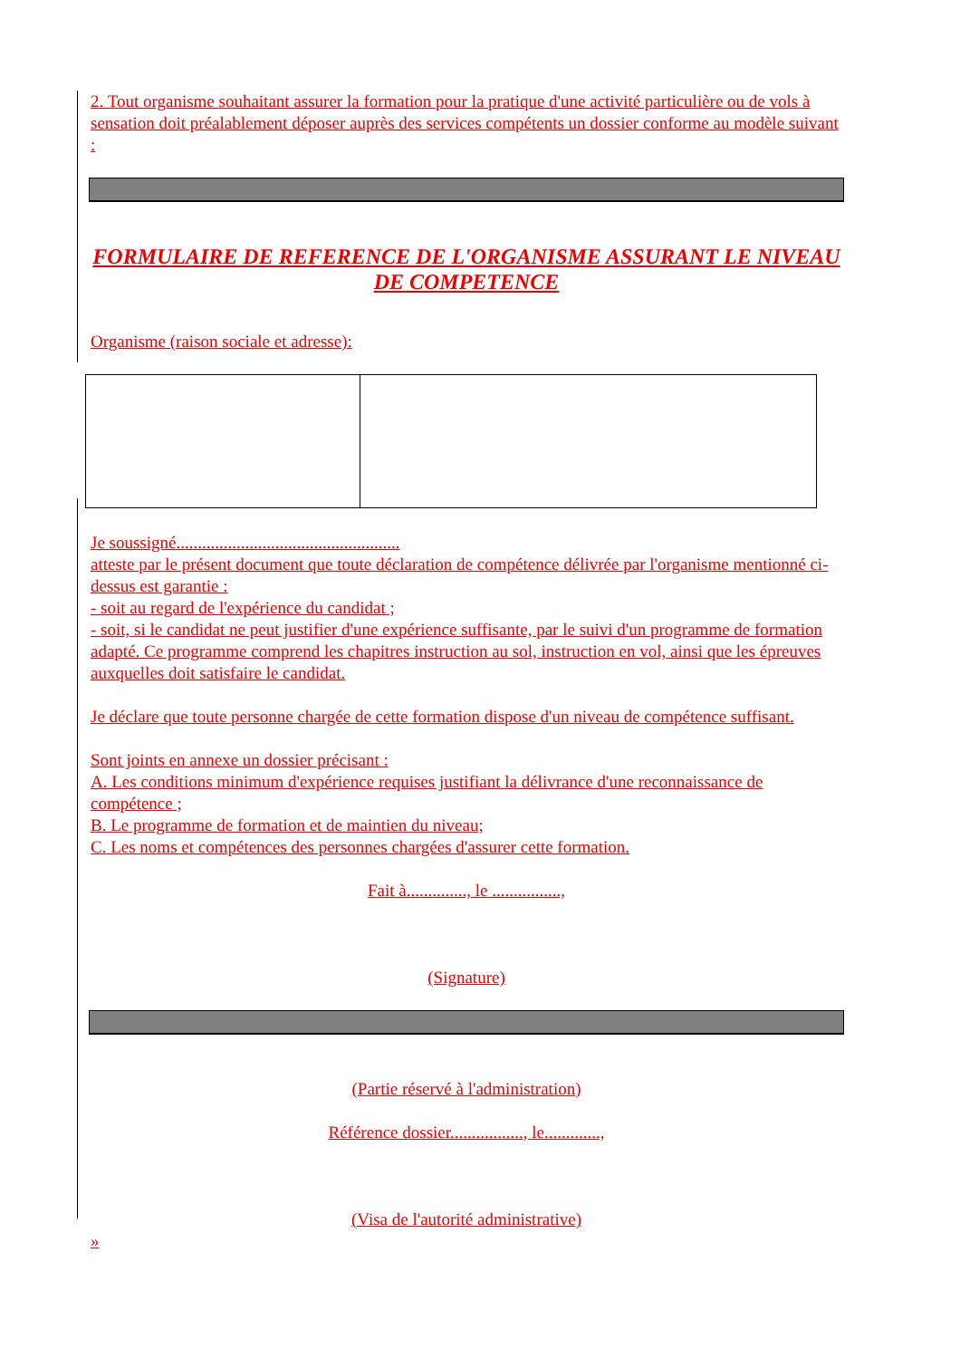2. Tout organisme souhaitant assurer la formation pour la pratique d'une activité particulière ou de vols à sensation doit préalablement déposer auprès des services compétents un dossier conforme au modèle suivant :
FORMULAIRE DE REFERENCE DE L'ORGANISME ASSURANT LE NIVEAU DE COMPETENCE
Organisme (raison sociale et adresse):
Je soussigné....................................................
atteste par le présent document que toute déclaration de compétence délivrée par l'organisme mentionné ci-dessus est garantie :
- soit au regard de l'expérience du candidat ;
- soit, si le candidat ne peut justifier d'une expérience suffisante, par le suivi d'un programme de formation adapté. Ce programme comprend les chapitres instruction au sol, instruction en vol, ainsi que les épreuves auxquelles doit satisfaire le candidat.
Je déclare que toute personne chargée de cette formation dispose d'un niveau de compétence suffisant.
Sont joints en annexe un dossier précisant :
A. Les conditions minimum d'expérience requises justifiant la délivrance d'une reconnaissance de compétence ;
B. Le programme de formation et de maintien du niveau;
C. Les noms et compétences des personnes chargées d'assurer cette formation.
Fait à.............., le ................,
(Signature)
(Partie réservé à l'administration)
Référence dossier................., le.............,
(Visa de l'autorité administrative)
»